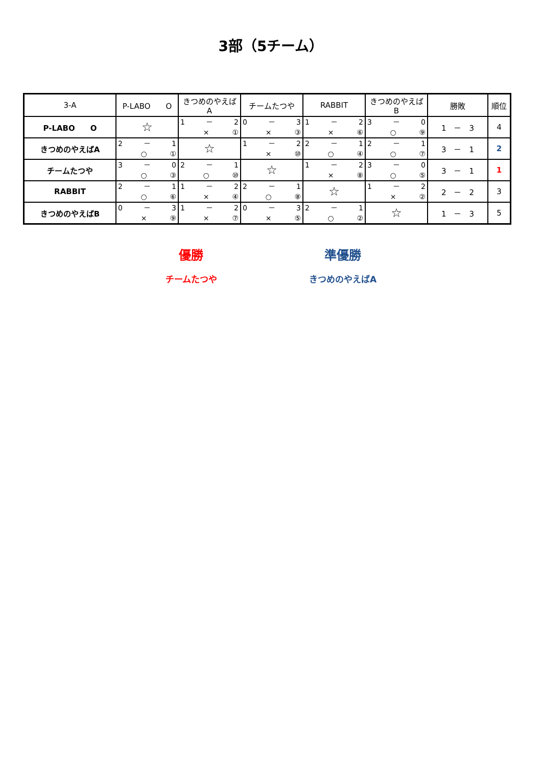3部（5チーム）
| 3-A | P-LABO O | きつめのやえばA | チームたつや | RABBIT | きつめのやえばB | 勝敗 | 順位 |
| --- | --- | --- | --- | --- | --- | --- | --- |
| P-LABO O | ☆ | 1 － 2 × ① | 0 － 3 × ③ | 1 － 2 × ⑥ | 3 － 0 ○ ⑨ | 1 － 3 | 4 |
| きつめのやえばA | 2 － 1 ○ ① | ☆ | 1 － 2 × ⑩ | 2 － 1 ○ ④ | 2 － 1 ○ ⑦ | 3 － 1 | 2 |
| チームたつや | 3 － 0 ○ ③ | 2 － 1 ○ ⑩ | ☆ | 1 － 2 × ⑧ | 3 － 0 ○ ⑤ | 3 － 1 | 1 |
| RABBIT | 2 － 1 ○ ⑥ | 1 － 2 × ④ | 2 － 1 ○ ⑧ | ☆ | 1 － 2 × ② | 2 － 2 | 3 |
| きつめのやえばB | 0 － 3 × ⑨ | 1 － 2 × ⑦ | 0 － 3 × ⑤ | 2 － 1 ○ ② | ☆ | 1 － 3 | 5 |
優勝
チームたつや
準優勝
きつめのやえばA